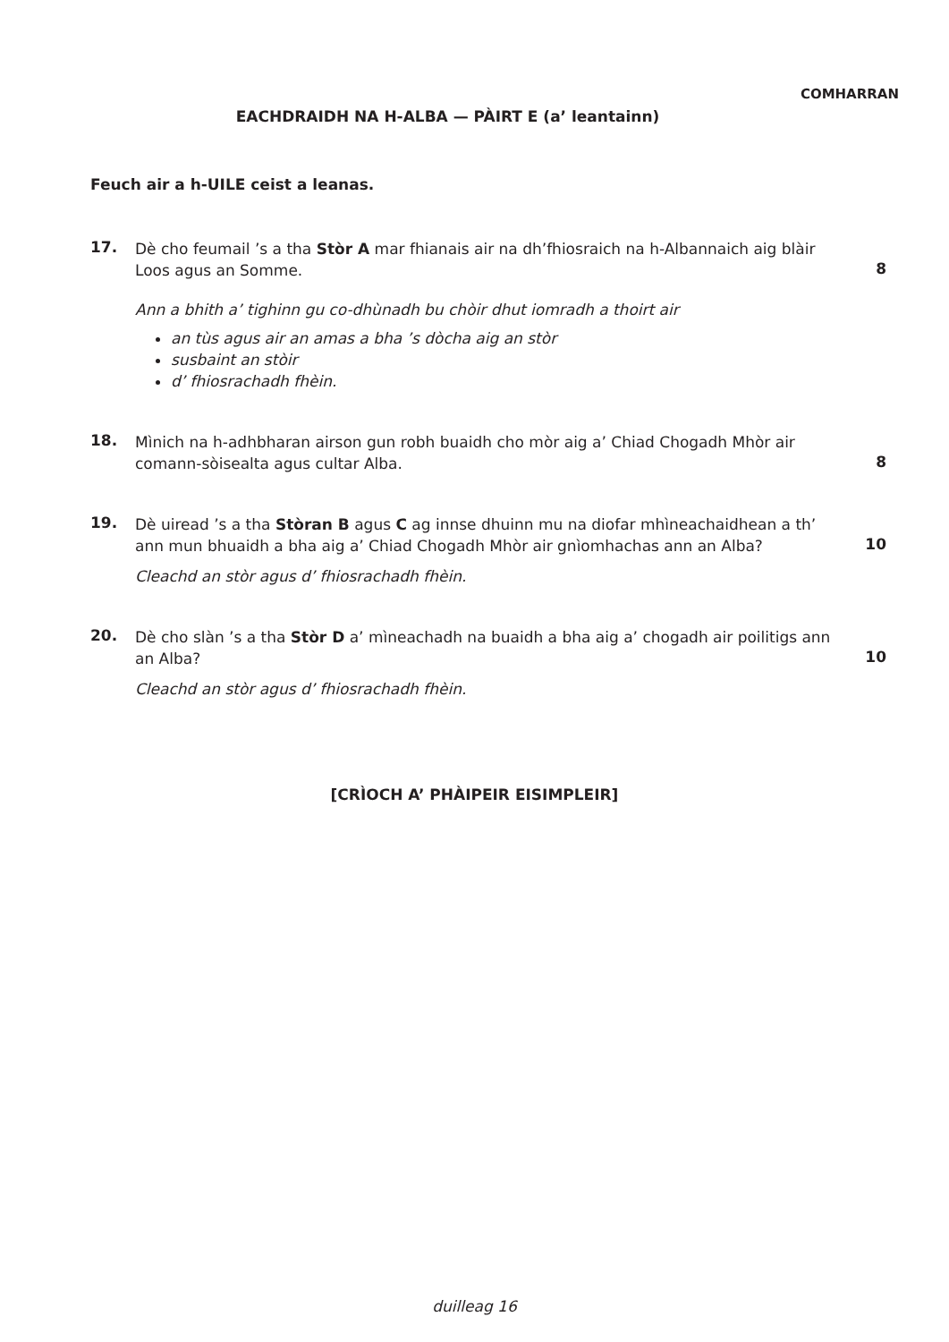COMHARRAN
EACHDRAIDH NA H-ALBA — PÀIRT E (a’ leantainn)
Feuch air a h-UILE ceist a leanas.
17.
Dè cho feumail ’s a tha Stòr A mar fhianais air na dh’fhiosraich na h-Albannaich aig blàir Loos agus an Somme.
Ann a bhith a’ tighinn gu co-dhùnadh bu chòir dhut iomradh a thoirt air
an tùs agus air an amas a bha ’s dòcha aig an stòr
susbaint an stòir
d’ fhiosrachadh fhèin.
8
18.
Mìnich na h-adhbharan airson gun robh buaidh cho mòr aig a’ Chiad Chogadh Mhòr air comann-sòisealta agus cultar Alba.
8
19.
Dè uiread ’s a tha Stòran B agus C ag innse dhuinn mu na diofar mhìneachaidhean a th’ ann mun bhuaidh a bha aig a’ Chiad Chogadh Mhòr air gnìomhachas ann an Alba?
Cleachd an stòr agus d’ fhiosrachadh fhèin.
10
20.
Dè cho slàn ’s a tha Stòr D a’ mìneachadh na buaidh a bha aig a’ chogadh air poilitigs ann an Alba?
Cleachd an stòr agus d’ fhiosrachadh fhèin.
10
[CRÌOCH A’ PHÀIPEIR EISIMPLEIR]
duilleag 16